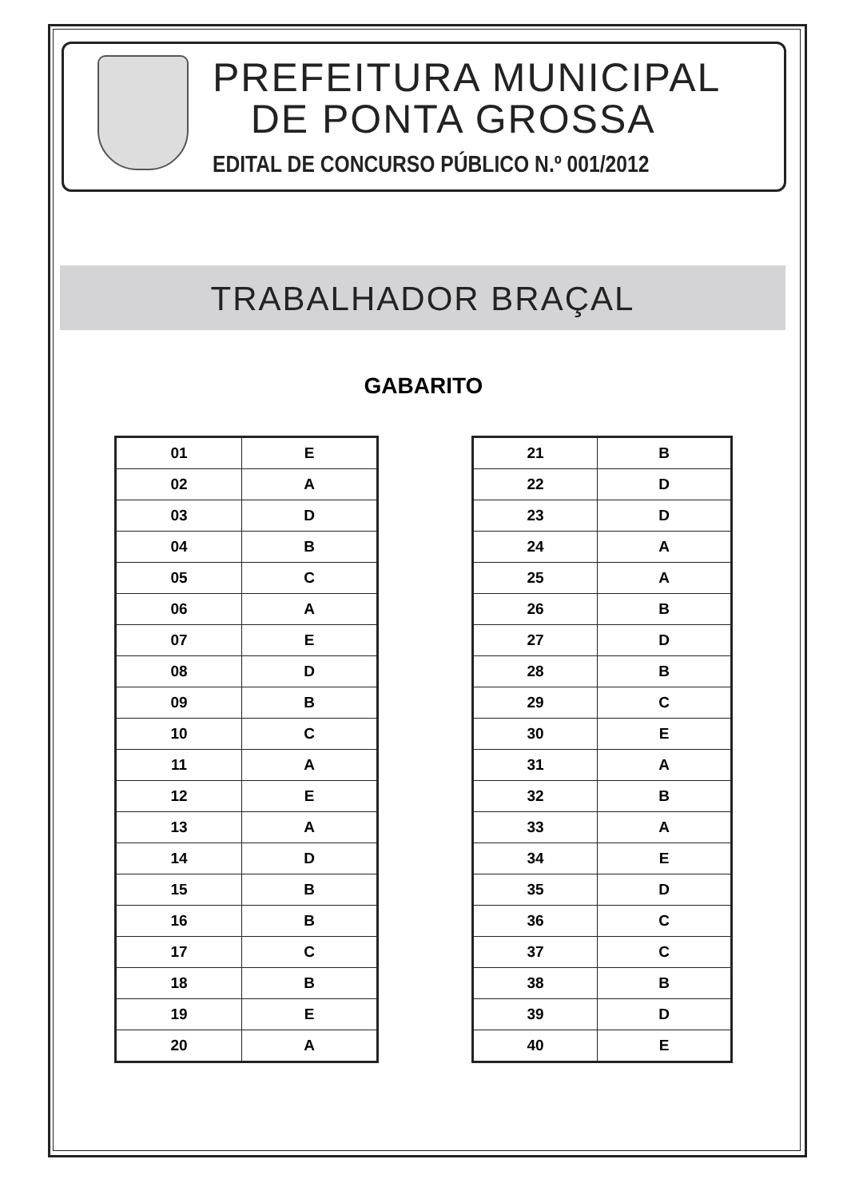PREFEITURA MUNICIPAL
DE PONTA GROSSA
EDITAL DE CONCURSO PÚBLICO N.º 001/2012
TRABALHADOR BRAÇAL
GABARITO
| 01 | E |
| 02 | A |
| 03 | D |
| 04 | B |
| 05 | C |
| 06 | A |
| 07 | E |
| 08 | D |
| 09 | B |
| 10 | C |
| 11 | A |
| 12 | E |
| 13 | A |
| 14 | D |
| 15 | B |
| 16 | B |
| 17 | C |
| 18 | B |
| 19 | E |
| 20 | A |
| 21 | B |
| 22 | D |
| 23 | D |
| 24 | A |
| 25 | A |
| 26 | B |
| 27 | D |
| 28 | B |
| 29 | C |
| 30 | E |
| 31 | A |
| 32 | B |
| 33 | A |
| 34 | E |
| 35 | D |
| 36 | C |
| 37 | C |
| 38 | B |
| 39 | D |
| 40 | E |